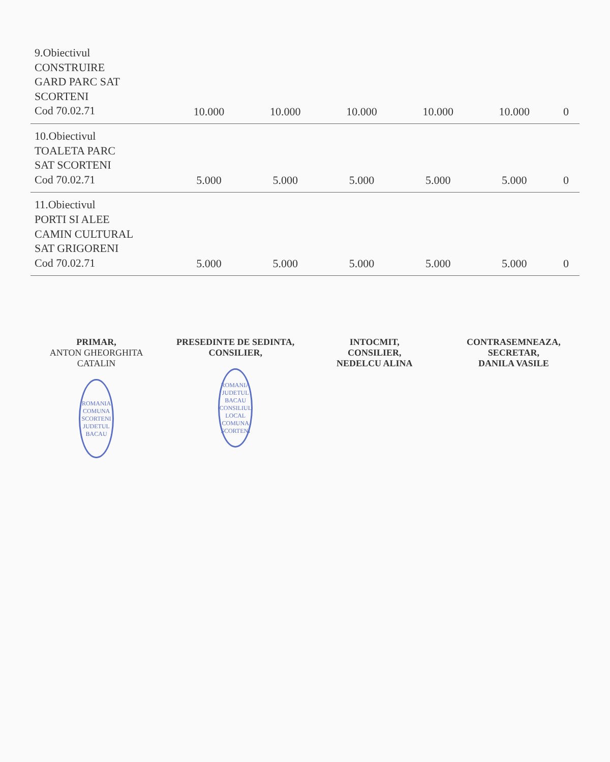| 9.Obiectivul CONSTRUIRE GARD PARC SAT SCORTENI Cod 70.02.71 | 10.000 | 10.000 | 10.000 | 10.000 | 10.000 | 0 |
| 10.Obiectivul TOALETA PARC SAT SCORTENI Cod 70.02.71 | 5.000 | 5.000 | 5.000 | 5.000 | 5.000 | 0 |
| 11.Obiectivul PORTI SI ALEE CAMIN CULTURAL SAT GRIGORENI Cod 70.02.71 | 5.000 | 5.000 | 5.000 | 5.000 | 5.000 | 0 |
PRIMAR,
ANTON GHEORGHITA CATALIN
ROMANIA
COMUNA SCORTENI
JUDETUL BACAU
PRESEDINTE DE SEDINTA,
CONSILIER,
ROMANIA
JUDETUL BACAU
CONSILIUL LOCAL COMUNA SCORTENI
INTOCMIT,
CONSILIER,
NEDELCU ALINA
CONTRASEMNEAZA,
SECRETAR,
DANILA VASILE